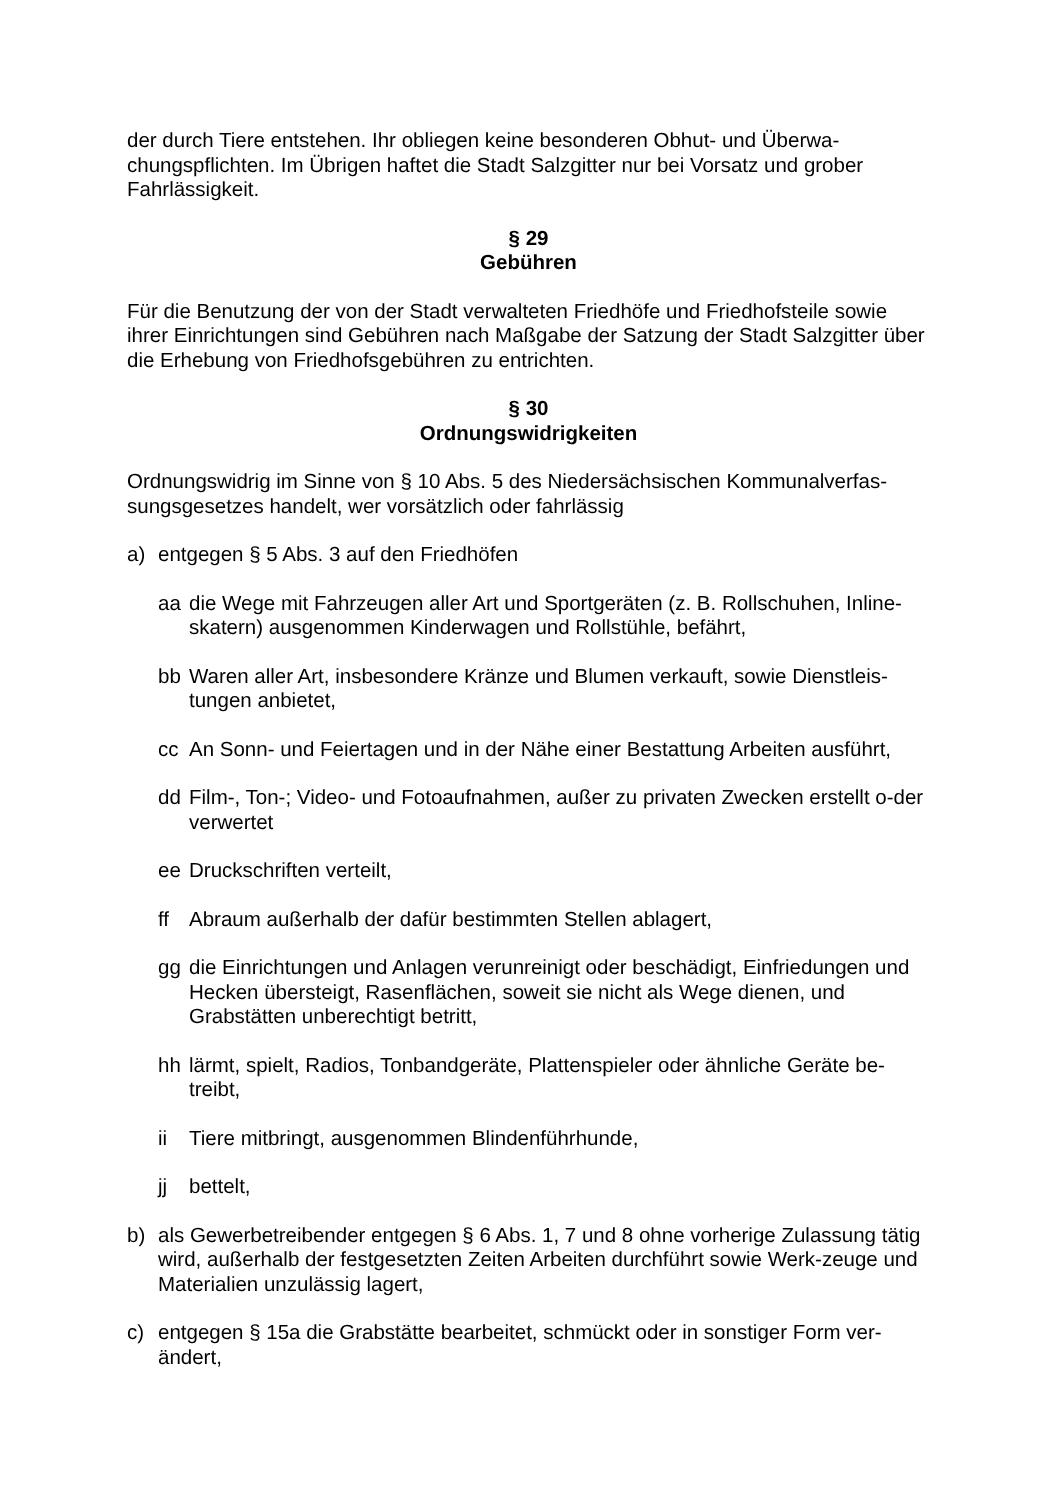der durch Tiere entstehen. Ihr obliegen keine besonderen Obhut- und Überwa-chungspflichten. Im Übrigen haftet die Stadt Salzgitter nur bei Vorsatz und grober Fahrlässigkeit.
§ 29
Gebühren
Für die Benutzung der von der Stadt verwalteten Friedhöfe und Friedhofsteile sowie ihrer Einrichtungen sind Gebühren nach Maßgabe der Satzung der Stadt Salzgitter über die Erhebung von Friedhofsgebühren zu entrichten.
§ 30
Ordnungswidrigkeiten
Ordnungswidrig im Sinne von § 10 Abs. 5 des Niedersächsischen Kommunalverfas-sungsgesetzes handelt, wer vorsätzlich oder fahrlässig
a) entgegen § 5 Abs. 3 auf den Friedhöfen
aa die Wege mit Fahrzeugen aller Art und Sportgeräten (z. B. Rollschuhen, Inline-skatern) ausgenommen Kinderwagen und Rollstühle, befährt,
bb Waren aller Art, insbesondere Kränze und Blumen verkauft, sowie Dienstleis-tungen anbietet,
cc An Sonn- und Feiertagen und in der Nähe einer Bestattung Arbeiten ausführt,
dd Film-, Ton-; Video- und Fotoaufnahmen, außer zu privaten Zwecken erstellt o-der verwertet
ee Druckschriften verteilt,
ff Abraum außerhalb der dafür bestimmten Stellen ablagert,
gg die Einrichtungen und Anlagen verunreinigt oder beschädigt, Einfriedungen und Hecken übersteigt, Rasenflächen, soweit sie nicht als Wege dienen, und Grabstätten unberechtigt betritt,
hh lärmt, spielt, Radios, Tonbandgeräte, Plattenspieler oder ähnliche Geräte be-treibt,
ii Tiere mitbringt, ausgenommen Blindenführhunde,
jj bettelt,
b) als Gewerbetreibender entgegen § 6 Abs. 1, 7 und 8 ohne vorherige Zulassung tätig wird, außerhalb der festgesetzten Zeiten Arbeiten durchführt sowie Werk-zeuge und Materialien unzulässig lagert,
c) entgegen § 15a die Grabstätte bearbeitet, schmückt oder in sonstiger Form ver-ändert,